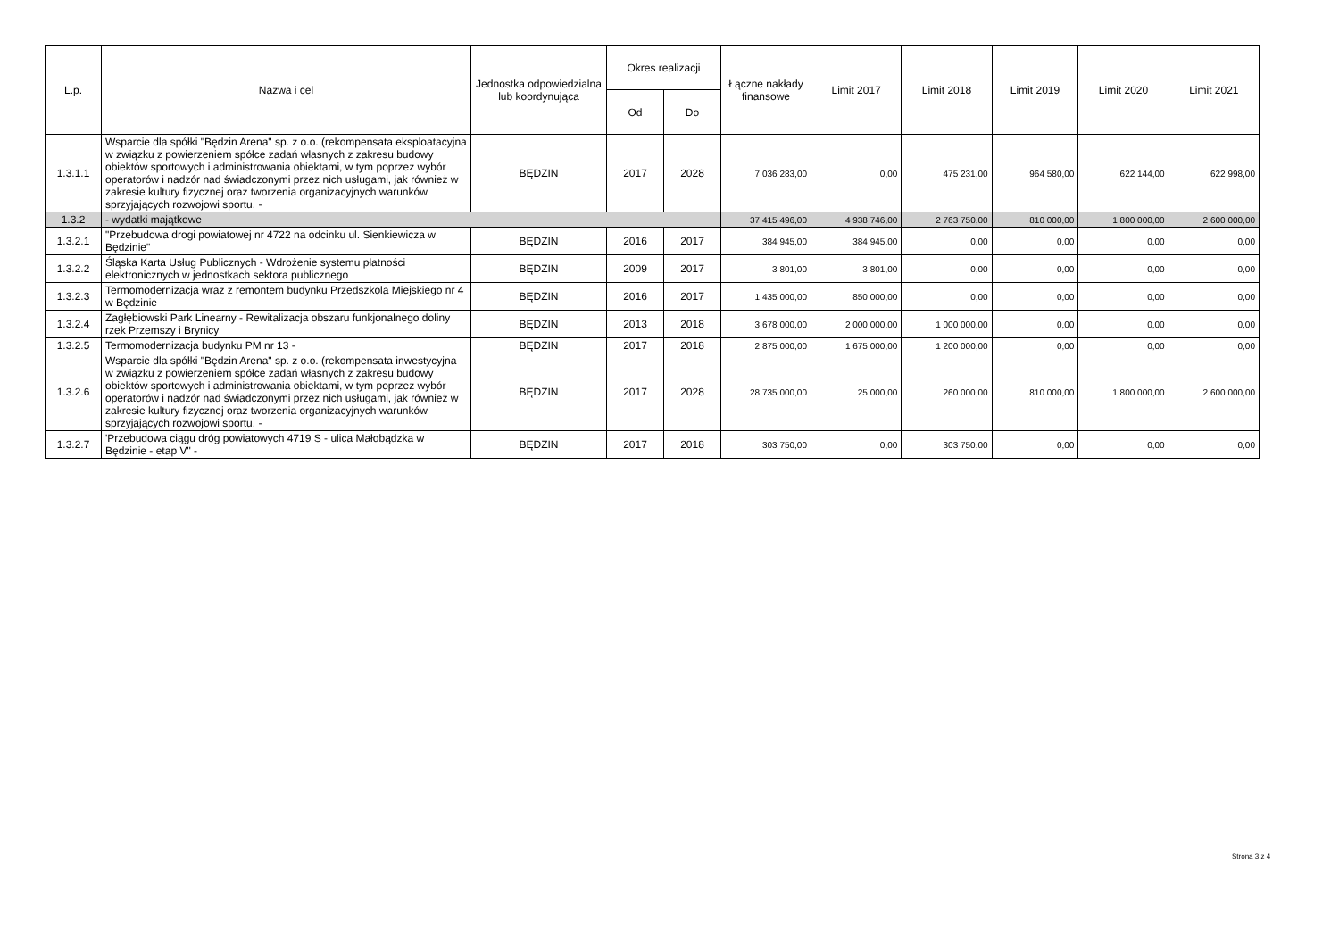| L.p. | Nazwa i cel | Jednostka odpowiedzialna lub koordynująca | Okres realizacji | | Łączne nakłady finansowe | Limit 2017 | Limit 2018 | Limit 2019 | Limit 2020 | Limit 2021 |
| --- | --- | --- | --- | --- | --- | --- | --- | --- | --- | --- |
| | | | Od | Do | | | | | | |
| 1.3.1.1 | Wsparcie dla spółki "Będzin Arena" sp. z o.o. (rekompensata eksploatacyjna w związku z powierzeniem spółce zadań własnych z zakresu budowy obiektów sportowych i administrowania obiektami, w tym poprzez wybór operatorów i nadzór nad świadczonymi przez nich usługami, jak również w zakresie kultury fizycznej oraz tworzenia organizacyjnych warunków sprzyjających rozwojowi sportu. - | BĘDZIN | 2017 | 2028 | 7 036 283,00 | 0,00 | 475 231,00 | 964 580,00 | 622 144,00 | 622 998,00 |
| 1.3.2 | - wydatki majątkowe | | | | 37 415 496,00 | 4 938 746,00 | 2 763 750,00 | 810 000,00 | 1 800 000,00 | 2 600 000,00 |
| 1.3.2.1 | "Przebudowa drogi powiatowej nr 4722 na odcinku ul. Sienkiewicza w Będzinie" | BĘDZIN | 2016 | 2017 | 384 945,00 | 384 945,00 | 0,00 | 0,00 | 0,00 | 0,00 |
| 1.3.2.2 | Śląska Karta Usług Publicznych - Wdrożenie systemu płatności elektronicznych w jednostkach sektora publicznego | BĘDZIN | 2009 | 2017 | 3 801,00 | 3 801,00 | 0,00 | 0,00 | 0,00 | 0,00 |
| 1.3.2.3 | Termomodernizacja wraz z remontem budynku Przedszkola Miejskiego nr 4 w Będzinie | BĘDZIN | 2016 | 2017 | 1 435 000,00 | 850 000,00 | 0,00 | 0,00 | 0,00 | 0,00 |
| 1.3.2.4 | Zagłębiowski Park Linearny - Rewitalizacja obszaru funkjonalnego doliny rzek Przemszy i Brynicy | BĘDZIN | 2013 | 2018 | 3 678 000,00 | 2 000 000,00 | 1 000 000,00 | 0,00 | 0,00 | 0,00 |
| 1.3.2.5 | Termomodernizacja budynku PM nr 13 - | BĘDZIN | 2017 | 2018 | 2 875 000,00 | 1 675 000,00 | 1 200 000,00 | 0,00 | 0,00 | 0,00 |
| 1.3.2.6 | Wsparcie dla spółki "Będzin Arena" sp. z o.o. (rekompensata inwestycyjna w związku z powierzeniem spółce zadań własnych z zakresu budowy obiektów sportowych i administrowania obiektami, w tym poprzez wybór operatorów i nadzór nad świadczonymi przez nich usługami, jak również w zakresie kultury fizycznej oraz tworzenia organizacyjnych warunków sprzyjających rozwojowi sportu. - | BĘDZIN | 2017 | 2028 | 28 735 000,00 | 25 000,00 | 260 000,00 | 810 000,00 | 1 800 000,00 | 2 600 000,00 |
| 1.3.2.7 | 'Przebudowa ciągu dróg powiatowych 4719 S - ulica Małobądzka w Będzinie - etap V" - | BĘDZIN | 2017 | 2018 | 303 750,00 | 0,00 | 303 750,00 | 0,00 | 0,00 | 0,00 |
Strona 3 z 4